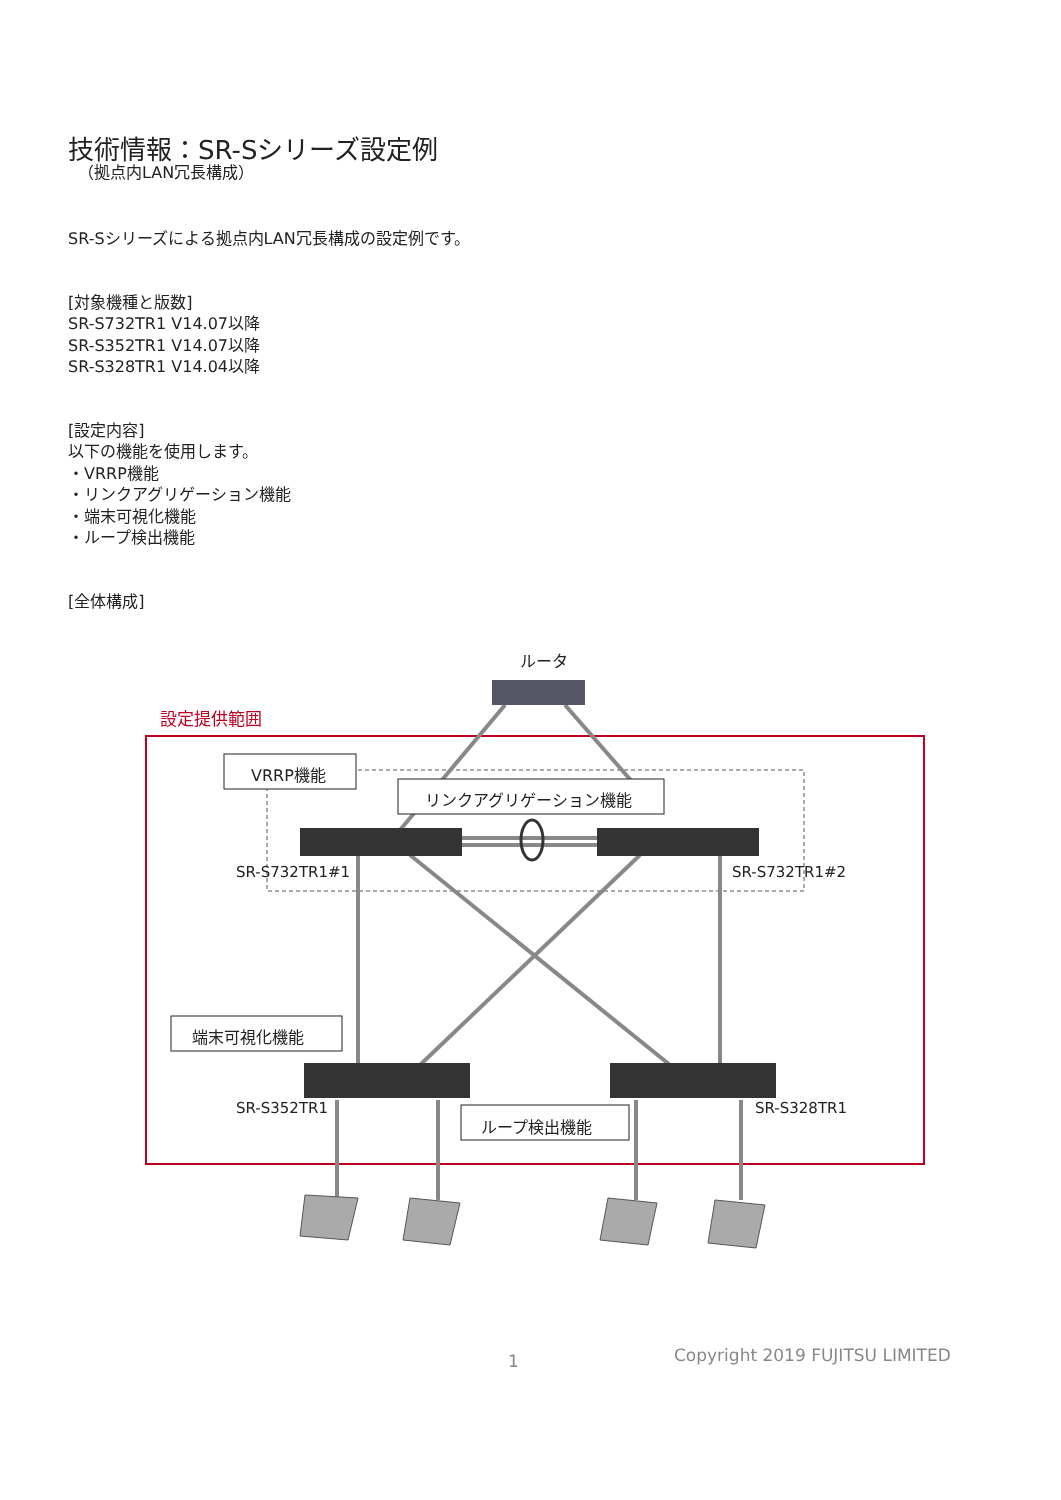技術情報：SR-Sシリーズ設定例
（拠点内LAN冗長構成）
SR-Sシリーズによる拠点内LAN冗長構成の設定例です。
[対象機種と版数]
SR-S732TR1 V14.07以降
SR-S352TR1 V14.07以降
SR-S328TR1 V14.04以降
[設定内容]
以下の機能を使用します。
・VRRP機能
・リンクアグリゲーション機能
・端末可視化機能
・ループ検出機能
[全体構成]
ルータ
設定提供範囲
VRRP機能
リンクアグリゲーション機能
SR-S732TR1#1 SR-S732TR1#2
端末可視化機能
SR-S352TR1 SR-S328TR1
ループ検出機能
1 Copyright 2019 FUJITSU LIMITED